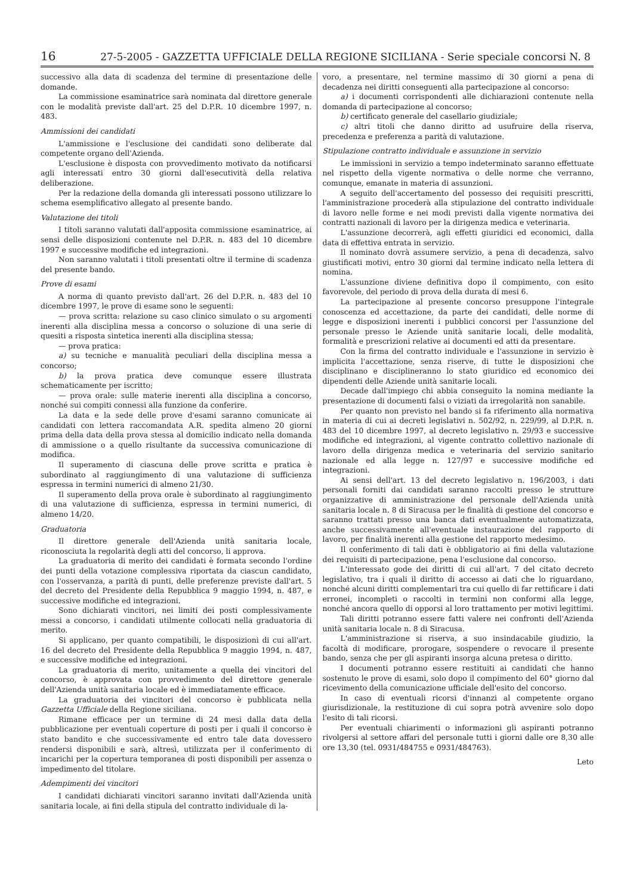16 27-5-2005 - GAZZETTA UFFICIALE DELLA REGIONE SICILIANA - Serie speciale concorsi N. 8
successivo alla data di scadenza del termine di presentazione delle domande.
La commissione esaminatrice sarà nominata dal direttore generale con le modalità previste dall'art. 25 del D.P.R. 10 dicembre 1997, n. 483.
Ammissioni dei candidati
L'ammissione e l'esclusione dei candidati sono deliberate dal competente organo dell'Azienda.
L'esclusione è disposta con provvedimento motivato da notificarsi agli interessati entro 30 giorni dall'esecutività della relativa deliberazione.
Per la redazione della domanda gli interessati possono utilizzare lo schema esemplificativo allegato al presente bando.
Valutazione dei titoli
I titoli saranno valutati dall'apposita commissione esaminatrice, ai sensi delle disposizioni contenute nel D.P.R. n. 483 del 10 dicembre 1997 e successive modifiche ed integrazioni.
Non saranno valutati i titoli presentati oltre il termine di scadenza del presente bando.
Prove di esami
A norma di quanto previsto dall'art. 26 del D.P.R. n. 483 del 10 dicembre 1997, le prove di esame sono le seguenti:
— prova scritta: relazione su caso clinico simulato o su argomenti inerenti alla disciplina messa a concorso o soluzione di una serie di quesiti a risposta sintetica inerenti alla disciplina stessa;
— prova pratica:
a) su tecniche e manualità peculiari della disciplina messa a concorso;
b) la prova pratica deve comunque essere illustrata schematicamente per iscritto;
— prova orale: sulle materie inerenti alla disciplina a concorso, nonché sui compiti connessi alla funzione da conferire.
La data e la sede delle prove d'esami saranno comunicate ai candidati con lettera raccomandata A.R. spedita almeno 20 giorni prima della data della prova stessa al domicilio indicato nella domanda di ammissione o a quello risultante da successiva comunicazione di modifica.
Il superamento di ciascuna delle prove scritta e pratica è subordinato al raggiungimento di una valutazione di sufficienza espressa in termini numerici di almeno 21/30.
Il superamento della prova orale è subordinato al raggiungimento di una valutazione di sufficienza, espressa in termini numerici, di almeno 14/20.
Graduatoria
Il direttore generale dell'Azienda unità sanitaria locale, riconosciuta la regolarità degli atti del concorso, li approva.
La graduatoria di merito dei candidati è formata secondo l'ordine dei punti della votazione complessiva riportata da ciascun candidato, con l'osservanza, a parità di punti, delle preferenze previste dall'art. 5 del decreto del Presidente della Repubblica 9 maggio 1994, n. 487, e successive modifiche ed integrazioni.
Sono dichiarati vincitori, nei limiti dei posti complessivamente messi a concorso, i candidati utilmente collocati nella graduatoria di merito.
Si applicano, per quanto compatibili, le disposizioni di cui all'art. 16 del decreto del Presidente della Repubblica 9 maggio 1994, n. 487, e successive modifiche ed integrazioni.
La graduatoria di merito, unitamente a quella dei vincitori del concorso, è approvata con provvedimento del direttore generale dell'Azienda unità sanitaria locale ed è immediatamente efficace.
La graduatoria dei vincitori del concorso è pubblicata nella Gazzetta Ufficiale della Regione siciliana.
Rimane efficace per un termine di 24 mesi dalla data della pubblicazione per eventuali coperture di posti per i quali il concorso è stato bandito e che successivamente ed entro tale data dovessero rendersi disponibili e sarà, altresì, utilizzata per il conferimento di incarichi per la copertura temporanea di posti disponibili per assenza o impedimento del titolare.
Adempimenti dei vincitori
I candidati dichiarati vincitori saranno invitati dall'Azienda unità sanitaria locale, ai fini della stipula del contratto individuale di la-
voro, a presentare, nel termine massimo di 30 giorni a pena di decadenza nei diritti conseguenti alla partecipazione al concorso:
a) i documenti corrispondenti alle dichiarazioni contenute nella domanda di partecipazione al concorso;
b) certificato generale del casellario giudiziale;
c) altri titoli che danno diritto ad usufruire della riserva, precedenza e preferenza a parità di valutazione.
Stipulazione contratto individuale e assunzione in servizio
Le immissioni in servizio a tempo indeterminato saranno effettuate nel rispetto della vigente normativa o delle norme che verranno, comunque, emanate in materia di assunzioni.
A seguito dell'accertamento del possesso dei requisiti prescritti, l'amministrazione procederà alla stipulazione del contratto individuale di lavoro nelle forme e nei modi previsti dalla vigente normativa dei contratti nazionali di lavoro per la dirigenza medica e veterinaria.
L'assunzione decorrerà, agli effetti giuridici ed economici, dalla data di effettiva entrata in servizio.
Il nominato dovrà assumere servizio, a pena di decadenza, salvo giustificati motivi, entro 30 giorni dal termine indicato nella lettera di nomina.
L'assunzione diviene definitiva dopo il compimento, con esito favorevole, del periodo di prova della durata di mesi 6.
La partecipazione al presente concorso presuppone l'integrale conoscenza ed accettazione, da parte dei candidati, delle norme di legge e disposizioni inerenti i pubblici concorsi per l'assunzione del personale presso le Aziende unità sanitarie locali, delle modalità, formalità e prescrizioni relative ai documenti ed atti da presentare.
Con la firma del contratto individuale e l'assunzione in servizio è implicita l'accettazione, senza riserve, di tutte le disposizioni che disciplinano e disciplineranno lo stato giuridico ed economico dei dipendenti delle Aziende unità sanitarie locali.
Decade dall'impiego chi abbia conseguito la nomina mediante la presentazione di documenti falsi o viziati da irregolarità non sanabile.
Per quanto non previsto nel bando si fa riferimento alla normativa in materia di cui ai decreti legislativi n. 502/92, n. 229/99, al D.P.R. n. 483 del 10 dicembre 1997, al decreto legislativo n. 29/93 e successive modifiche ed integrazioni, al vigente contratto collettivo nazionale di lavoro della dirigenza medica e veterinaria del servizio sanitario nazionale ed alla legge n. 127/97 e successive modifiche ed integrazioni.
Ai sensi dell'art. 13 del decreto legislativo n. 196/2003, i dati personali forniti dai candidati saranno raccolti presso le strutture organizzative di amministrazione del personale dell'Azienda unità sanitaria locale n. 8 di Siracusa per le finalità di gestione del concorso e saranno trattati presso una banca dati eventualmente automatizzata, anche successivamente all'eventuale instaurazione del rapporto di lavoro, per finalità inerenti alla gestione del rapporto medesimo.
Il conferimento di tali dati è obbligatorio ai fini della valutazione dei requisiti di partecipazione, pena l'esclusione dal concorso.
L'interessato gode dei diritti di cui all'art. 7 del citato decreto legislativo, tra i quali il diritto di accesso ai dati che lo riguardano, nonché alcuni diritti complementari tra cui quello di far rettificare i dati erronei, incompleti o raccolti in termini non conformi alla legge, nonché ancora quello di opporsi al loro trattamento per motivi legittimi.
Tali diritti potranno essere fatti valere nei confronti dell'Azienda unità sanitaria locale n. 8 di Siracusa.
L'amministrazione si riserva, a suo insindacabile giudizio, la facoltà di modificare, prorogare, sospendere o revocare il presente bando, senza che per gli aspiranti insorga alcuna pretesa o diritto.
I documenti potranno essere restituiti ai candidati che hanno sostenuto le prove di esami, solo dopo il compimento del 60° giorno dal ricevimento della comunicazione ufficiale dell'esito del concorso.
In caso di eventuali ricorsi d'innanzi al competente organo giurisdizionale, la restituzione di cui sopra potrà avvenire solo dopo l'esito di tali ricorsi.
Per eventuali chiarimenti o informazioni gli aspiranti potranno rivolgersi al settore affari del personale tutti i giorni dalle ore 8,30 alle ore 13,30 (tel. 0931/484755 e 0931/484763).
Leto